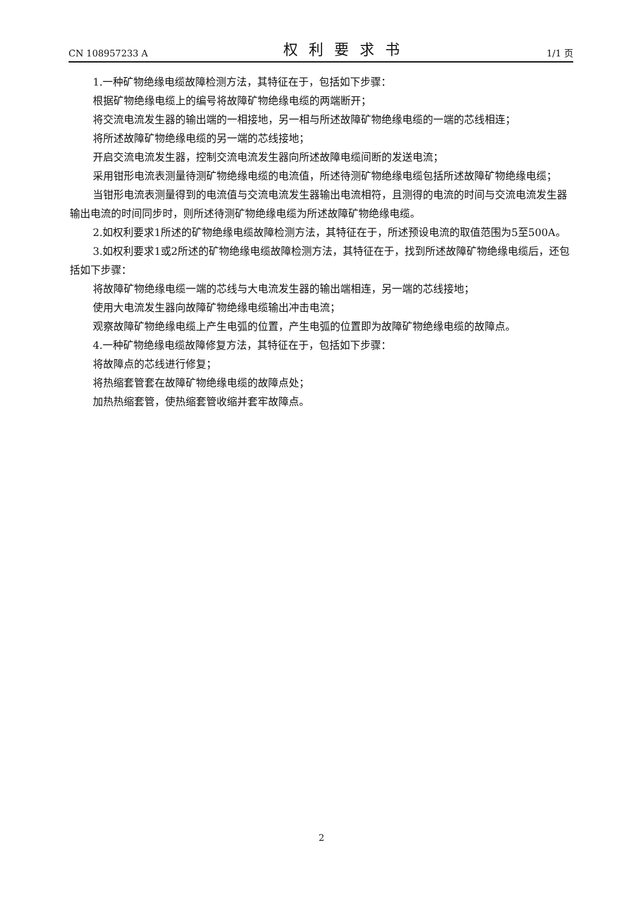CN 108957233 A 权利要求书 1/1 页
1.一种矿物绝缘电缆故障检测方法，其特征在于，包括如下步骤：
根据矿物绝缘电缆上的编号将故障矿物绝缘电缆的两端断开；
将交流电流发生器的输出端的一相接地，另一相与所述故障矿物绝缘电缆的一端的芯线相连；
将所述故障矿物绝缘电缆的另一端的芯线接地；
开启交流电流发生器，控制交流电流发生器向所述故障电缆间断的发送电流；
采用钳形电流表测量待测矿物绝缘电缆的电流值，所述待测矿物绝缘电缆包括所述故障矿物绝缘电缆；
当钳形电流表测量得到的电流值与交流电流发生器输出电流相符，且测得的电流的时间与交流电流发生器输出电流的时间同步时，则所述待测矿物绝缘电缆为所述故障矿物绝缘电缆。
2.如权利要求1所述的矿物绝缘电缆故障检测方法，其特征在于，所述预设电流的取值范围为5至500A。
3.如权利要求1或2所述的矿物绝缘电缆故障检测方法，其特征在于，找到所述故障矿物绝缘电缆后，还包括如下步骤：
将故障矿物绝缘电缆一端的芯线与大电流发生器的输出端相连，另一端的芯线接地；
使用大电流发生器向故障矿物绝缘电缆输出冲击电流；
观察故障矿物绝缘电缆上产生电弧的位置，产生电弧的位置即为故障矿物绝缘电缆的故障点。
4.一种矿物绝缘电缆故障修复方法，其特征在于，包括如下步骤：
将故障点的芯线进行修复；
将热缩套管套在故障矿物绝缘电缆的故障点处；
加热热缩套管，使热缩套管收缩并套牢故障点。
2